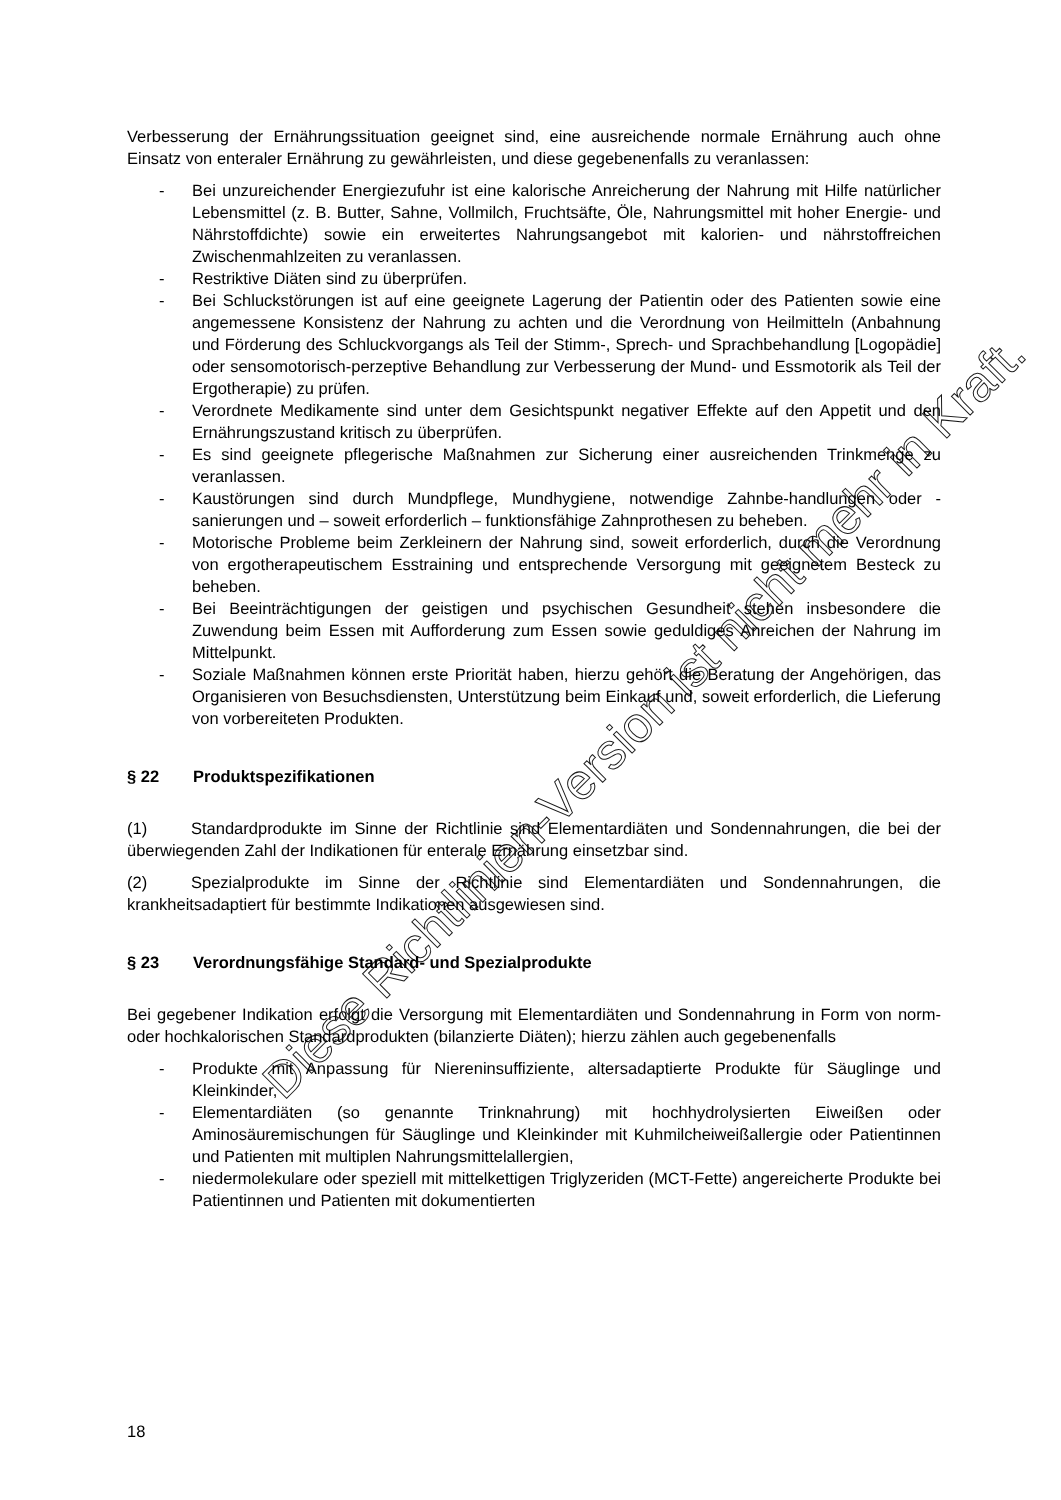Verbesserung der Ernährungssituation geeignet sind, eine ausreichende normale Ernährung auch ohne Einsatz von enteraler Ernährung zu gewährleisten, und diese gegebenenfalls zu veranlassen:
- Bei unzureichender Energiezufuhr ist eine kalorische Anreicherung der Nahrung mit Hilfe natürlicher Lebensmittel (z. B. Butter, Sahne, Vollmilch, Fruchtsäfte, Öle, Nahrungsmittel mit hoher Energie- und Nährstoffdichte) sowie ein erweitertes Nahrungsangebot mit kalorien- und nährstoffreichen Zwischenmahlzeiten zu veranlassen.
- Restriktive Diäten sind zu überprüfen.
- Bei Schluckstörungen ist auf eine geeignete Lagerung der Patientin oder des Patienten sowie eine angemessene Konsistenz der Nahrung zu achten und die Verordnung von Heilmitteln (Anbahnung und Förderung des Schluckvorgangs als Teil der Stimm-, Sprech- und Sprachbehandlung [Logopädie] oder sensomotorisch-perzeptive Behandlung zur Verbesserung der Mund- und Essmotorik als Teil der Ergotherapie) zu prüfen.
- Verordnete Medikamente sind unter dem Gesichtspunkt negativer Effekte auf den Appetit und den Ernährungszustand kritisch zu überprüfen.
- Es sind geeignete pflegerische Maßnahmen zur Sicherung einer ausreichenden Trinkmenge zu veranlassen.
- Kaustörungen sind durch Mundpflege, Mundhygiene, notwendige Zahnbe-handlungen oder -sanierungen und – soweit erforderlich – funktionsfähige Zahnprothesen zu beheben.
- Motorische Probleme beim Zerkleinern der Nahrung sind, soweit erforderlich, durch die Verordnung von ergotherapeutischem Esstraining und entsprechende Versorgung mit geeignetem Besteck zu beheben.
- Bei Beeinträchtigungen der geistigen und psychischen Gesundheit stehen insbesondere die Zuwendung beim Essen mit Aufforderung zum Essen sowie geduldiges Anreichen der Nahrung im Mittelpunkt.
- Soziale Maßnahmen können erste Priorität haben, hierzu gehört die Beratung der Angehörigen, das Organisieren von Besuchsdiensten, Unterstützung beim Einkauf und, soweit erforderlich, die Lieferung von vorbereiteten Produkten.
§ 22 Produktspezifikationen
(1) Standardprodukte im Sinne der Richtlinie sind Elementardiäten und Sondennahrungen, die bei der überwiegenden Zahl der Indikationen für enterale Ernährung einsetzbar sind.
(2) Spezialprodukte im Sinne der Richtlinie sind Elementardiäten und Sondennahrungen, die krankheitsadaptiert für bestimmte Indikationen ausgewiesen sind.
§ 23 Verordnungsfähige Standard- und Spezialprodukte
Bei gegebener Indikation erfolgt die Versorgung mit Elementardiäten und Sondennahrung in Form von norm- oder hochkalorischen Standardprodukten (bilanzierte Diäten); hierzu zählen auch gegebenenfalls
- Produkte mit Anpassung für Niereninsuffiziente, altersadaptierte Produkte für Säuglinge und Kleinkinder,
- Elementardiäten (so genannte Trinknahrung) mit hochhydrolysierten Eiweißen oder Aminosäuremischungen für Säuglinge und Kleinkinder mit Kuhmilcheiweißallergie oder Patientinnen und Patienten mit multiplen Nahrungsmittelallergien,
- niedermolekulare oder speziell mit mittelkettigen Triglyzeriden (MCT-Fette) angereicherte Produkte bei Patientinnen und Patienten mit dokumentierten
18
Diese Richtlinien-Version ist nicht mehr in Kraft.